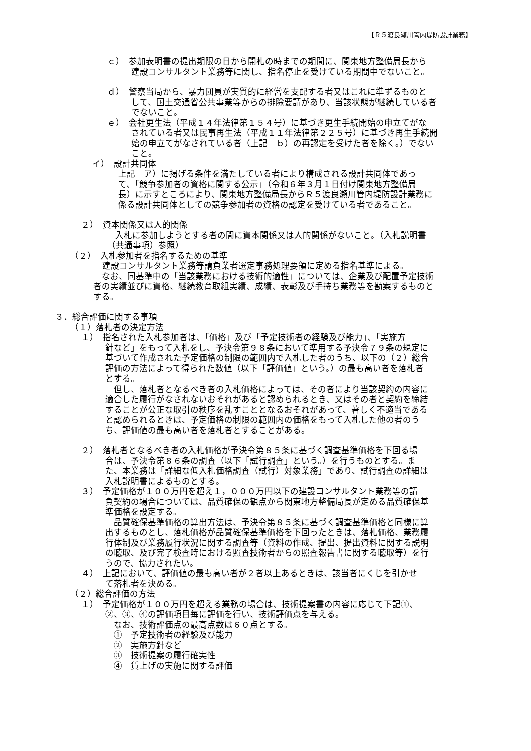【Ｒ５渡良瀬川管内堤防設計業務】
ｃ）　参加表明書の提出期限の日から開札の時までの期間に、関東地方整備局長から
建設コンサルタント業務等に関し、指名停止を受けている期間中でないこと。
ｄ）　警察当局から、暴力団員が実質的に経営を支配する者又はこれに準ずるものと
して、国土交通省公共事業等からの排除要請があり、当該状態が継続している者
でないこと。
ｅ）　会社更生法（平成１４年法律第１５４号）に基づき更生手続開始の申立てがな
されている者又は民事再生法（平成１１年法律第２２５号）に基づき再生手続開
始の申立てがなされている者（上記　ｂ）の再認定を受けた者を除く。）でない
こと。
イ）　設計共同体
上記　ア）に掲げる条件を満たしている者により構成される設計共同体であっ
て、「競争参加者の資格に関する公示」（令和６年３月１日付け関東地方整備局
長）に示すところにより、関東地方整備局長からＲ５渡良瀬川管内堤防設計業務に
係る設計共同体としての競争参加者の資格の認定を受けている者であること。
２）　資本関係又は人的関係
入札に参加しようとする者の間に資本関係又は人的関係がないこと。（入札説明書
（共通事項）参照）
（２）　入札参加者を指名するための基準
建設コンサルタント業務等請負業者選定事務処理要領に定める指名基準による。
　なお、同基準中の「当該業務における技術的適性」については、企業及び配置予定技術
者の実績並びに資格、継続教育取組実績、成績、表彰及び手持ち業務等を勘案するものと
する。
３．総合評価に関する事項
（１）落札者の決定方法
１）　指名された入札参加者は、「価格」及び「予定技術者の経験及び能力」、「実施方
針など」をもって入札をし、予決令第９８条において準用する予決令７９条の規定に
基づいて作成された予定価格の制限の範囲内で入札した者のうち、以下の（２）総合
評価の方法によって得られた数値（以下「評価値」という。）の最も高い者を落札者
とする。
　但し、落札者となるべき者の入札価格によっては、その者により当該契約の内容に
適合した履行がなされないおそれがあると認められるとき、又はその者と契約を締結
することが公正な取引の秩序を乱すこととなるおそれがあって、著しく不適当である
と認められるときは、予定価格の制限の範囲内の価格をもって入札した他の者のう
ち、評価値の最も高い者を落札者とすることがある。
２）　落札者となるべき者の入札価格が予決令第８５条に基づく調査基準価格を下回る場
合は、予決令第８６条の調査（以下「試行調査」という。）を行うものとする。ま
た、本業務は「詳細な低入札価格調査（試行）対象業務」であり、試行調査の詳細は
入札説明書によるものとする。
３）　予定価格が１００万円を超え１，０００万円以下の建設コンサルタント業務等の請
負契約の場合については、品質確保の観点から関東地方整備局長が定める品質確保基
準価格を設定する。
　品質確保基準価格の算出方法は、予決令第８５条に基づく調査基準価格と同様に算
出するものとし、落札価格が品質確保基準価格を下回ったときは、落札価格、業務履
行体制及び業務履行状況に関する調査等（資料の作成、提出、提出資料に関する説明
の聴取、及び完了検査時における照査技術者からの照査報告書に関する聴取等）を行
うので、協力されたい。
４）　上記において、評価値の最も高い者が２者以上あるときは、該当者にくじを引かせ
て落札者を決める。
（２）総合評価の方法
１）　予定価格が１００万円を超える業務の場合は、技術提案書の内容に応じて下記①、
②、③、④の評価項目毎に評価を行い、技術評価点を与える。
　なお、技術評価点の最高点数は６０点とする。
　①　予定技術者の経験及び能力
　②　実施方針など
　③　技術提案の履行確実性
　④　賃上げの実施に関する評価